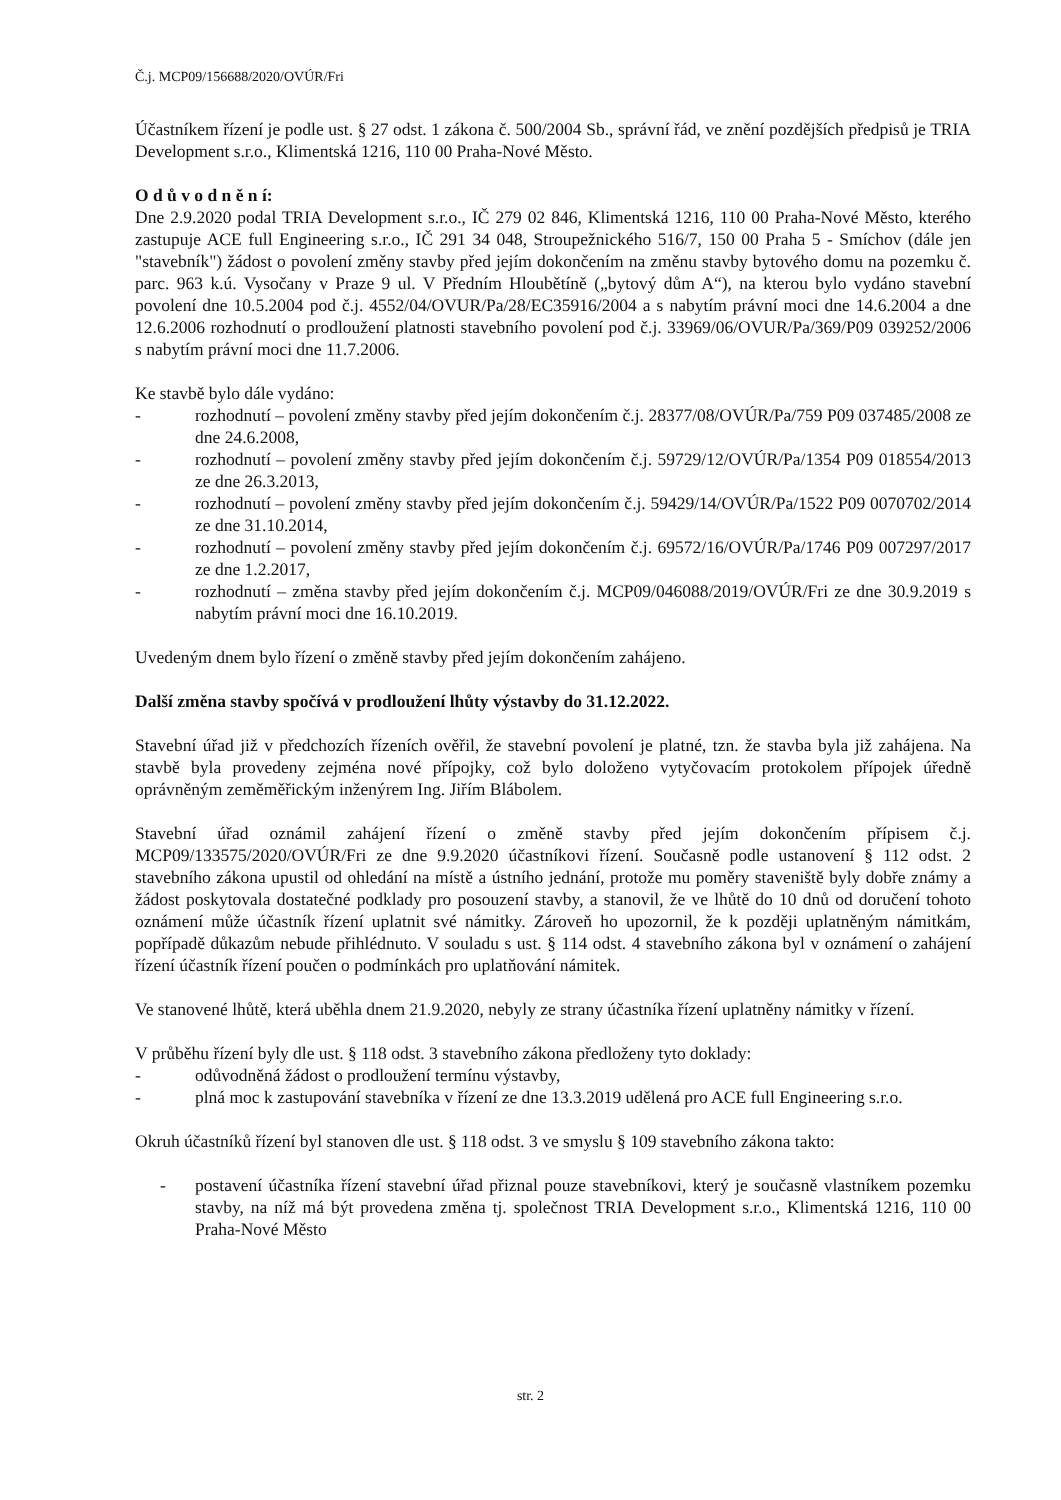Č.j. MCP09/156688/2020/OVÚR/Fri
Účastníkem řízení je podle ust. § 27 odst. 1 zákona č. 500/2004 Sb., správní řád, ve znění pozdějších předpisů je TRIA Development s.r.o., Klimentská 1216, 110 00 Praha-Nové Město.
O d ů v o d n ě n í:
Dne 2.9.2020 podal TRIA Development s.r.o., IČ 279 02 846, Klimentská 1216, 110 00 Praha-Nové Město, kterého zastupuje ACE full Engineering s.r.o., IČ 291 34 048, Stroupežnického 516/7, 150 00 Praha 5 - Smíchov (dále jen "stavebník") žádost o povolení změny stavby před jejím dokončením na změnu stavby bytového domu na pozemku č. parc. 963 k.ú. Vysočany v Praze 9 ul. V Předním Hloubětíně („bytový dům A“), na kterou bylo vydáno stavební povolení dne 10.5.2004 pod č.j. 4552/04/OVUR/Pa/28/EC35916/2004 a s nabytím právní moci dne 14.6.2004 a dne 12.6.2006 rozhodnutí o prodloužení platnosti stavebního povolení pod č.j. 33969/06/OVUR/Pa/369/P09 039252/2006 s nabytím právní moci dne 11.7.2006.
Ke stavbě bylo dále vydáno:
- rozhodnutí – povolení změny stavby před jejím dokončením č.j. 28377/08/OVÚR/Pa/759 P09 037485/2008 ze dne 24.6.2008,
- rozhodnutí – povolení změny stavby před jejím dokončením č.j. 59729/12/OVÚR/Pa/1354 P09 018554/2013 ze dne 26.3.2013,
- rozhodnutí – povolení změny stavby před jejím dokončením č.j. 59429/14/OVÚR/Pa/1522 P09 0070702/2014 ze dne 31.10.2014,
- rozhodnutí – povolení změny stavby před jejím dokončením č.j. 69572/16/OVÚR/Pa/1746 P09 007297/2017 ze dne 1.2.2017,
- rozhodnutí – změna stavby před jejím dokončením č.j. MCP09/046088/2019/OVÚR/Fri ze dne 30.9.2019 s nabytím právní moci dne 16.10.2019.
Uvedeným dnem bylo řízení o změně stavby před jejím dokončením zahájeno.
Další změna stavby spočívá v prodloužení lhůty výstavby do 31.12.2022.
Stavební úřad již v předchozích řízeních ověřil, že stavební povolení je platné, tzn. že stavba byla již zahájena. Na stavbě byla provedeny zejména nové přípojky, což bylo doloženo vytyčovacím protokolem přípojek úředně oprávněným zeměměřickým inženýrem Ing. Jiřím Blábolem.
Stavební úřad oznámil zahájení řízení o změně stavby před jejím dokončením přípisem č.j. MCP09/133575/2020/OVÚR/Fri ze dne 9.9.2020 účastníkovi řízení. Současně podle ustanovení § 112 odst. 2 stavebního zákona upustil od ohledání na místě a ústního jednání, protože mu poměry staveniště byly dobře známy a žádost poskytovala dostatečné podklady pro posouzení stavby, a stanovil, že ve lhůtě do 10 dnů od doručení tohoto oznámení může účastník řízení uplatnit své námitky. Zároveň ho upozornil, že k později uplatněným námitkám, popřípadě důkazům nebude přihlédnuto. V souladu s ust. § 114 odst. 4 stavebního zákona byl v oznámení o zahájení řízení účastník řízení poučen o podmínkách pro uplatňování námitek.
Ve stanovené lhůtě, která uběhla dnem 21.9.2020, nebyly ze strany účastníka řízení uplatněny námitky v řízení.
V průběhu řízení byly dle ust. § 118 odst. 3 stavebního zákona předloženy tyto doklady:
- odůvodněná žádost o prodloužení termínu výstavby,
- plná moc k zastupování stavebníka v řízení ze dne 13.3.2019 udělená pro ACE full Engineering s.r.o.
Okruh účastníků řízení byl stanoven dle ust. § 118 odst. 3 ve smyslu § 109 stavebního zákona takto:
- postavení účastníka řízení stavební úřad přiznal pouze stavebníkovi, který je současně vlastníkem pozemku stavby, na níž má být provedena změna tj. společnost TRIA Development s.r.o., Klimentská 1216, 110 00 Praha-Nové Město
str. 2